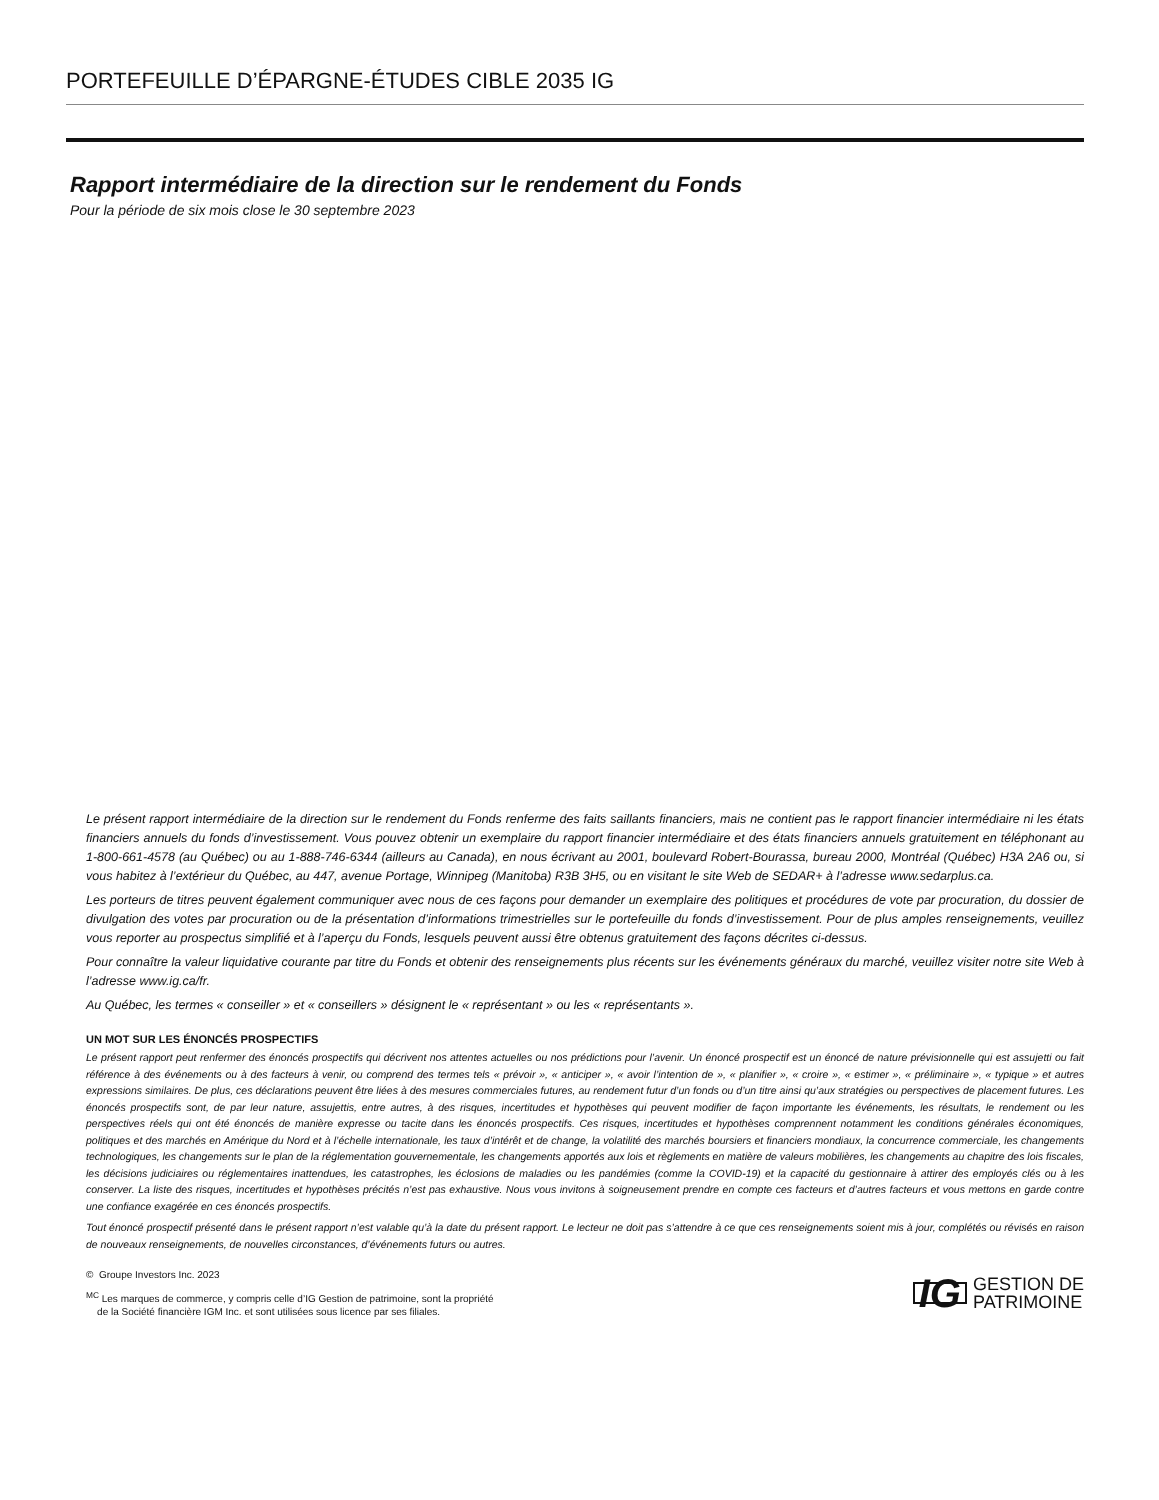PORTEFEUILLE D’ÉPARGNE-ÉTUDES CIBLE 2035 IG
Rapport intermédiaire de la direction sur le rendement du Fonds
Pour la période de six mois close le 30 septembre 2023
Le présent rapport intermédiaire de la direction sur le rendement du Fonds renferme des faits saillants financiers, mais ne contient pas le rapport financier intermédiaire ni les états financiers annuels du fonds d’investissement. Vous pouvez obtenir un exemplaire du rapport financier intermédiaire et des états financiers annuels gratuitement en téléphonant au 1-800-661-4578 (au Québec) ou au 1-888-746-6344 (ailleurs au Canada), en nous écrivant au 2001, boulevard Robert-Bourassa, bureau 2000, Montréal (Québec) H3A 2A6 ou, si vous habitez à l’extérieur du Québec, au 447, avenue Portage, Winnipeg (Manitoba) R3B 3H5, ou en visitant le site Web de SEDAR+ à l’adresse www.sedarplus.ca.
Les porteurs de titres peuvent également communiquer avec nous de ces façons pour demander un exemplaire des politiques et procédures de vote par procuration, du dossier de divulgation des votes par procuration ou de la présentation d’informations trimestrielles sur le portefeuille du fonds d’investissement. Pour de plus amples renseignements, veuillez vous reporter au prospectus simplifié et à l’aperçu du Fonds, lesquels peuvent aussi être obtenus gratuitement des façons décrites ci-dessus.
Pour connaître la valeur liquidative courante par titre du Fonds et obtenir des renseignements plus récents sur les événements généraux du marché, veuillez visiter notre site Web à l’adresse www.ig.ca/fr.
Au Québec, les termes « conseiller » et « conseillers » désignent le « représentant » ou les « représentants ».
UN MOT SUR LES ÉNONCÉS PROSPECTIFS
Le présent rapport peut renfermer des énoncés prospectifs qui décrivent nos attentes actuelles ou nos prédictions pour l’avenir. Un énoncé prospectif est un énoncé de nature prévisionnelle qui est assujetti ou fait référence à des événements ou à des facteurs à venir, ou comprend des termes tels « prévoir », « anticiper », « avoir l’intention de », « planifier », « croire », « estimer », « préliminaire », « typique » et autres expressions similaires. De plus, ces déclarations peuvent être liées à des mesures commerciales futures, au rendement futur d’un fonds ou d’un titre ainsi qu’aux stratégies ou perspectives de placement futures. Les énoncés prospectifs sont, de par leur nature, assujettis, entre autres, à des risques, incertitudes et hypothèses qui peuvent modifier de façon importante les événements, les résultats, le rendement ou les perspectives réels qui ont été énoncés de manière expresse ou tacite dans les énoncés prospectifs. Ces risques, incertitudes et hypothèses comprennent notamment les conditions générales économiques, politiques et des marchés en Amérique du Nord et à l’échelle internationale, les taux d’intérêt et de change, la volatilité des marchés boursiers et financiers mondiaux, la concurrence commerciale, les changements technologiques, les changements sur le plan de la réglementation gouvernementale, les changements apportés aux lois et règlements en matière de valeurs mobilières, les changements au chapitre des lois fiscales, les décisions judiciaires ou réglementaires inattendues, les catastrophes, les éclosions de maladies ou les pandémies (comme la COVID-19) et la capacité du gestionnaire à attirer des employés clés ou à les conserver. La liste des risques, incertitudes et hypothèses précités n’est pas exhaustive. Nous vous invitons à soigneusement prendre en compte ces facteurs et d’autres facteurs et vous mettons en garde contre une confiance exagérée en ces énoncés prospectifs.
Tout énoncé prospectif présenté dans le présent rapport n’est valable qu’à la date du présent rapport. Le lecteur ne doit pas s’attendre à ce que ces renseignements soient mis à jour, complétés ou révisés en raison de nouveaux renseignements, de nouvelles circonstances, d’événements futurs ou autres.
© Groupe Investors Inc. 2023
<sup>MC</sup> Les marques de commerce, y compris celle d’IG Gestion de patrimoine, sont la propriété
de la Société financière IGM Inc. et sont utilisées sous licence par ses filiales.
IG GESTION DE
PATRIMOINE